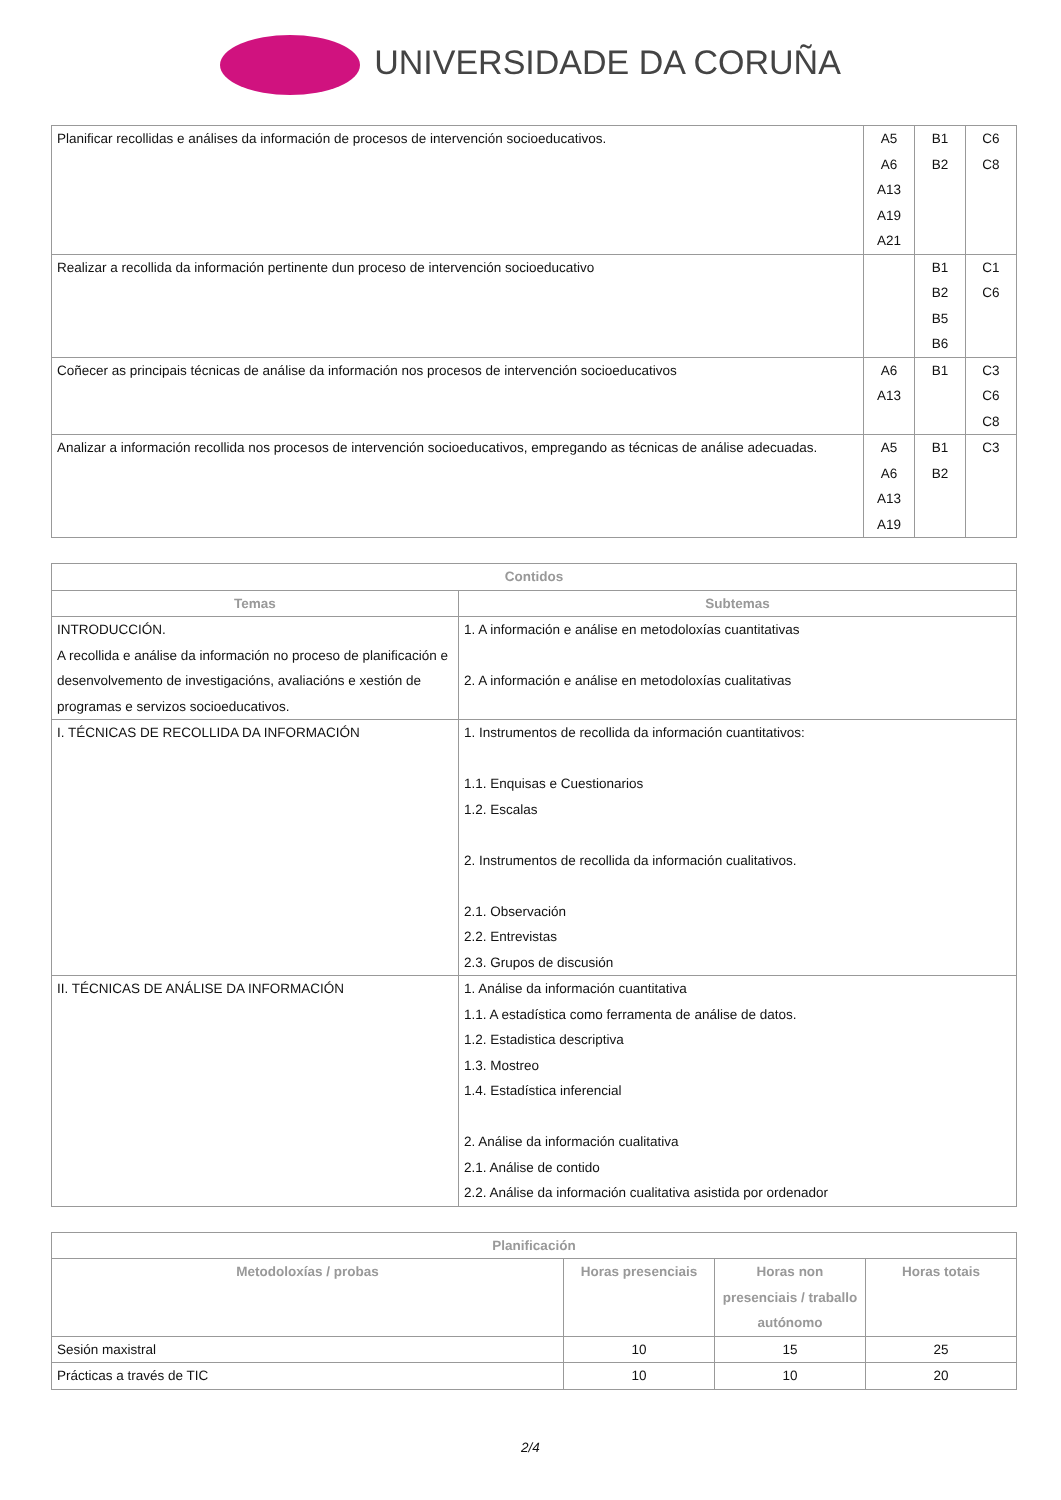UNIVERSIDADE DA CORUÑA
| Planificar recollidas e análises da información de procesos de intervención socioeducativos. | A5 A6 A13 A19 A21 | B1 B2 | C6 C8 |
| Realizar a recollida da información pertinente dun proceso de intervención socioeducativo | | B1 B2 B5 B6 | C1 C6 |
| Coñecer as principais técnicas de análise da información nos procesos de intervención socioeducativos | A6 A13 | B1 | C3 C6 C8 |
| Analizar a información recollida nos procesos de intervención socioeducativos, empregando as técnicas de análise adecuadas. | A5 A6 A13 A19 | B1 B2 | C3 |
| Contidos | |
| --- | --- |
| Temas | Subtemas |
| INTRODUCCIÓN. A recollida e análise da información no proceso de planificación e desenvolvemento de investigacións, avaliacións e xestión de programas e servizos socioeducativos. | 1. A información e análise en metodoloxías cuantitativas 2. A información e análise en metodoloxías cualitativas |
| I. TÉCNICAS DE RECOLLIDA DA INFORMACIÓN | 1. Instrumentos de recollida da información cuantitativos: 1.1. Enquisas e Cuestionarios 1.2. Escalas 2. Instrumentos de recollida da información cualitativos. 2.1. Observación 2.2. Entrevistas 2.3. Grupos de discusión |
| II. TÉCNICAS DE ANÁLISE DA INFORMACIÓN | 1. Análise da información cuantitativa 1.1. A estadística como ferramenta de análise de datos. 1.2. Estadistica descriptiva 1.3. Mostreo 1.4. Estadística inferencial 2. Análise da información cualitativa 2.1. Análise de contido 2.2. Análise da información cualitativa asistida por ordenador |
| Planificación | | | |
| --- | --- | --- | --- |
| Metodoloxías / probas | Horas presenciais | Horas non presenciais / traballo autónomo | Horas totais |
| Sesión maxistral | 10 | 15 | 25 |
| Prácticas a través de TIC | 10 | 10 | 20 |
2/4